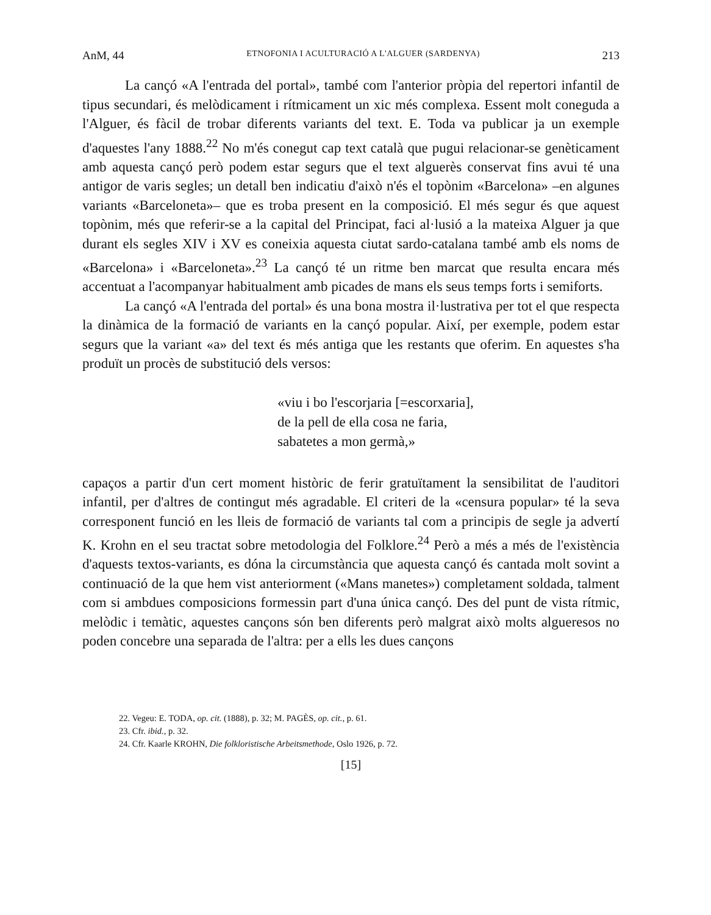AnM, 44 ETNOFONIA I ACULTURACIÓ A L'ALGUER (SARDENYA) 213
La cançó «A l'entrada del portal», també com l'anterior pròpia del repertori infantil de tipus secundari, és melòdicament i rítmicament un xic més complexa. Essent molt coneguda a l'Alguer, és fàcil de trobar diferents variants del text. E. Toda va publicar ja un exemple d'aquestes l'any 1888.<sup>22</sup> No m'és conegut cap text català que pugui relacionar-se genèticament amb aquesta cançó però podem estar segurs que el text alguerès conservat fins avui té una antigor de varis segles; un detall ben indicatiu d'això n'és el topònim «Barcelona» –en algunes variants «Barceloneta»– que es troba present en la composició. El més segur és que aquest topònim, més que referir-se a la capital del Principat, faci al·lusió a la mateixa Alguer ja que durant els segles XIV i XV es coneixia aquesta ciutat sardo-catalana també amb els noms de «Barcelona» i «Barceloneta».<sup>23</sup> La cançó té un ritme ben marcat que resulta encara més accentuat a l'acompanyar habitualment amb picades de mans els seus temps forts i semiforts.
La cançó «A l'entrada del portal» és una bona mostra il·lustrativa per tot el que respecta la dinàmica de la formació de variants en la cançó popular. Així, per exemple, podem estar segurs que la variant «a» del text és més antiga que les restants que oferim. En aquestes s'ha produït un procès de substitució dels versos:
«viu i bo l'escorjaria [=escorxaria],
de la pell de ella cosa ne faria,
sabatetes a mon germà,»
capaços a partir d'un cert moment històric de ferir gratuïtament la sensibilitat de l'auditori infantil, per d'altres de contingut més agradable. El criteri de la «censura popular» té la seva corresponent funció en les lleis de formació de variants tal com a principis de segle ja advertí K. Krohn en el seu tractat sobre metodologia del Folklore.<sup>24</sup> Però a més a més de l'existència d'aquests textos-variants, es dóna la circumstància que aquesta cançó és cantada molt sovint a continuació de la que hem vist anteriorment («Mans manetes») completament soldada, talment com si ambdues composicions formessin part d'una única cançó. Des del punt de vista rítmic, melòdic i temàtic, aquestes cançons són ben diferents però malgrat això molts algueresos no poden concebre una separada de l'altra: per a ells les dues cançons
22. Vegeu: E. TODA, op. cit. (1888), p. 32; M. PAGÈS, op. cit., p. 61.
23. Cfr. ibid., p. 32.
24. Cfr. Kaarle KROHN, Die folkloristische Arbeitsmethode, Oslo 1926, p. 72.
[15]